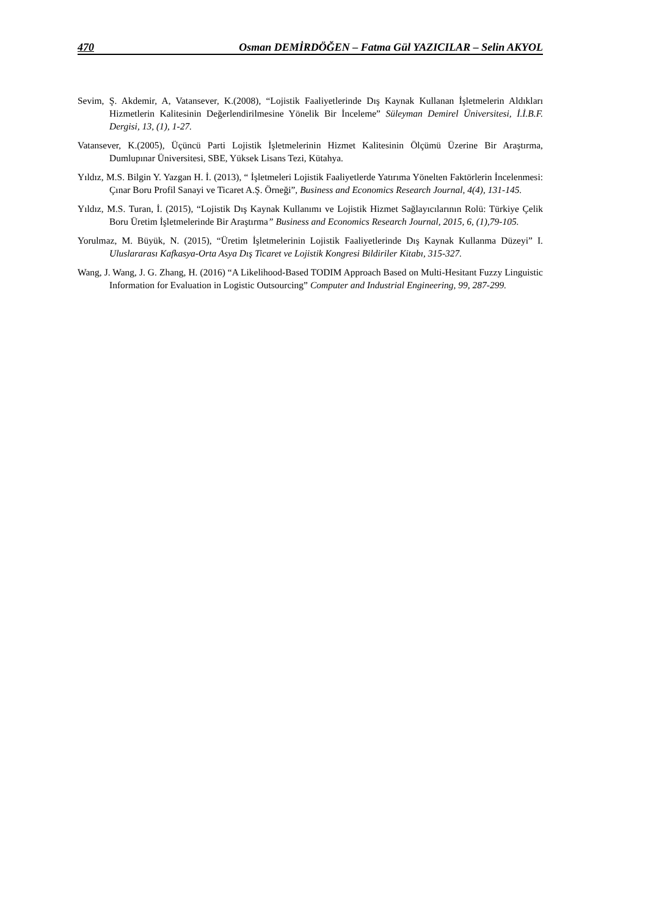470 Osman DEMİRDÖĞEN – Fatma Gül YAZICILAR – Selin AKYOL
Sevim, Ş. Akdemir, A, Vatansever, K.(2008), “Lojistik Faaliyetlerinde Dış Kaynak Kullanan İşletmelerin Aldıkları Hizmetlerin Kalitesinin Değerlendirilmesine Yönelik Bir İnceleme” Süleyman Demirel Üniversitesi, İ.İ.B.F. Dergisi, 13, (1), 1-27.
Vatansever, K.(2005), Üçüncü Parti Lojistik İşletmelerinin Hizmet Kalitesinin Ölçümü Üzerine Bir Araştırma, Dumlupınar Üniversitesi, SBE, Yüksek Lisans Tezi, Kütahya.
Yıldız, M.S. Bilgin Y. Yazgan H. İ. (2013), “ İşletmeleri Lojistik Faaliyetlerde Yatırıma Yönelten Faktörlerin İncelenmesi: Çınar Boru Profil Sanayi ve Ticaret A.Ş. Örneği”, Business and Economics Research Journal, 4(4), 131-145.
Yıldız, M.S. Turan, İ. (2015), “Lojistik Dış Kaynak Kullanımı ve Lojistik Hizmet Sağlayıcılarının Rolü: Türkiye Çelik Boru Üretim İşletmelerinde Bir Araştırma” Business and Economics Research Journal, 2015, 6, (1),79-105.
Yorulmaz, M. Büyük, N. (2015), “Üretim İşletmelerinin Lojistik Faaliyetlerinde Dış Kaynak Kullanma Düzeyi” I. Uluslararası Kafkasya-Orta Asya Dış Ticaret ve Lojistik Kongresi Bildiriler Kitabı, 315-327.
Wang, J. Wang, J. G. Zhang, H. (2016) “A Likelihood-Based TODIM Approach Based on Multi-Hesitant Fuzzy Linguistic Information for Evaluation in Logistic Outsourcing” Computer and Industrial Engineering, 99, 287-299.